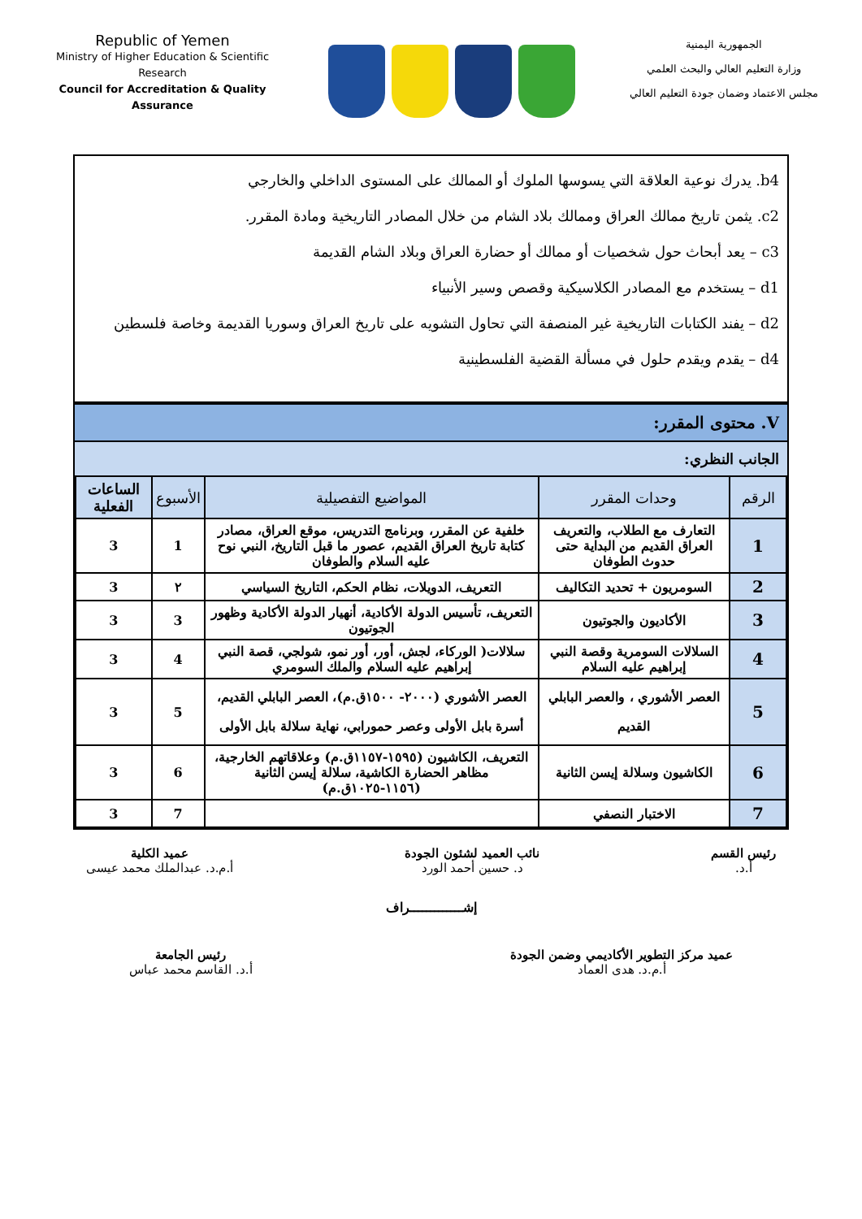Republic of Yemen
Ministry of Higher Education & Scientific Research
Council for Accreditation & Quality Assurance
الجمهورية اليمنية
وزارة التعليم العالي والبحث العلمي
مجلس الاعتماد وضمان جودة التعليم العالي
b4. يدرك نوعية العلاقة التي يسوسها الملوك أو الممالك على المستوى الداخلي والخارجي
c2. يثمن تاريخ ممالك العراق وممالك بلاد الشام من خلال المصادر التاريخية ومادة المقرر.
c3 – يعد أبحاث حول شخصيات أو ممالك أو حضارة العراق وبلاد الشام القديمة
d1 – يستخدم مع المصادر الكلاسيكية وقصص وسير الأنبياء
d2 – يفند الكتابات التاريخية غير المنصفة التي تحاول التشويه على تاريخ العراق وسوريا القديمة وخاصة فلسطين
d4 – يقدم ويقدم حلول في مسألة القضية الفلسطينية
V. محتوى المقرر:
الجانب النظري:
| الرقم | وحدات المقرر | المواضيع التفصيلية | الأسبوع | الساعات الفعلية |
| --- | --- | --- | --- | --- |
| 1 | التعارف مع الطلاب، والتعريف العراق القديم من البداية حتى حدوث الطوفان | خلفية عن المقرر، وبرنامج التدريس، موقع العراق، مصادر كتابة تاريخ العراق القديم، عصور ما قبل التاريخ، النبي نوح عليه السلام والطوفان | 1 | 3 |
| 2 | السومريون + تحديد التكاليف | التعريف، الدويلات، نظام الحكم، التاريخ السياسي | ٢ | 3 |
| 3 | الأكاديون والجوتيون | التعريف، تأسيس الدولة الأكادية، أنهيار الدولة الأكادية وظهور الجوتيون | 3 | 3 |
| 4 | السلالات السومرية وقصة النبي إبراهيم عليه السلام | سلالات( الوركاء، لجش، أور، أور نمو، شولجي، قصة النبي إبراهيم عليه السلام والملك السومري | 4 | 3 |
| 5 | العصر الأشوري ، والعصر البابلي القديم | العصر الأشوري (٢٠٠٠- ١٥٠٠ق.م)، العصر البابلي القديم، أسرة بابل الأولى وعصر حمورابي، نهاية سلالة بابل الأولى | 5 | 3 |
| 6 | الكاشيون وسلالة إيسن الثانية | التعريف، الكاشيون (١٥٩٥-١١٥٧ق.م) وعلاقاتهم الخارجية، مظاهر الحضارة الكاشية، سلالة إيسن الثانية (١١٥٦-١٠٢٥ق.م) | 6 | 3 |
| 7 | الاختبار النصفي | | 7 | 3 |
رئيس القسم
أ.د.
نائب العميد لشئون الجودة
د. حسين أحمد الورد
عميد الكلية
أ.م.د. عبدالملك محمد عيسى
إشـــــــــــــراف
عميد مركز التطوير الأكاديمي وضمن الجودة
أ.م.د. هدى العماد
رئيس الجامعة
أ.د. القاسم محمد عباس